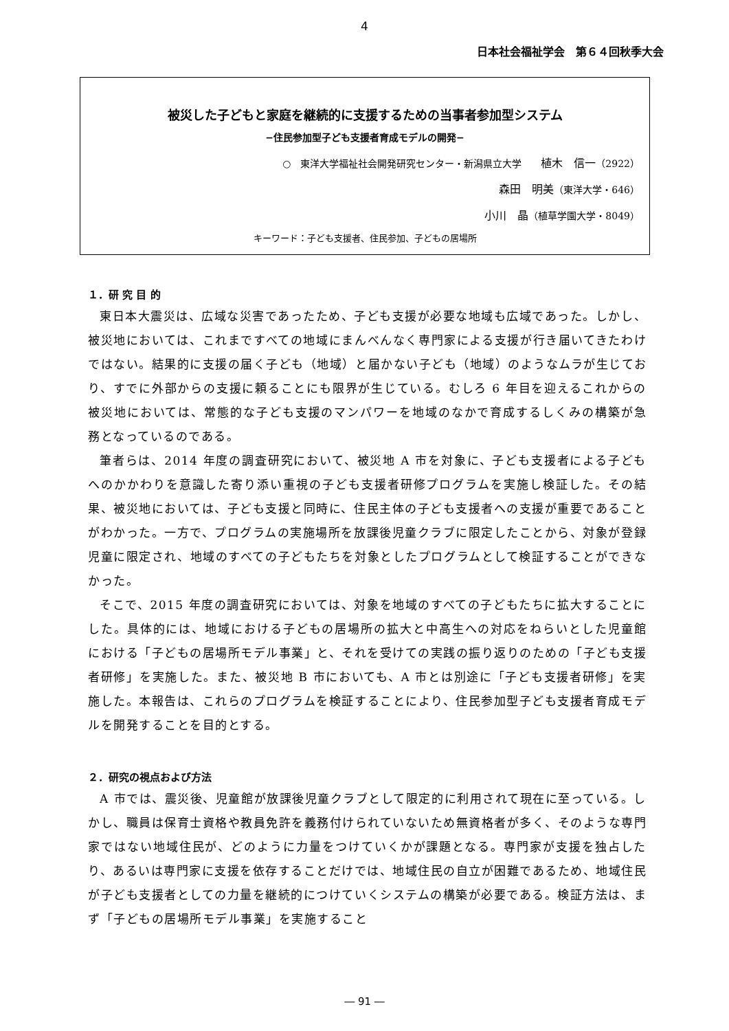4
日本社会福祉学会　第６４回秋季大会
被災した子どもと家庭を継続的に支援するための当事者参加型システム
−住民参加型子ども支援者育成モデルの開発−
○　東洋大学福祉社会開発研究センター・新潟県立大学　　植木　信一（2922）
森田　明美（東洋大学・646）
小川　晶（植草学園大学・8049）
キーワード：子ども支援者、住民参加、子どもの居場所
１．研 究 目 的
東日本大震災は、広域な災害であったため、子ども支援が必要な地域も広域であった。しかし、被災地においては、これまですべての地域にまんべんなく専門家による支援が行き届いてきたわけではない。結果的に支援の届く子ども（地域）と届かない子ども（地域）のようなムラが生じており、すでに外部からの支援に頼ることにも限界が生じている。むしろ 6 年目を迎えるこれからの被災地においては、常態的な子ども支援のマンパワーを地域のなかで育成するしくみの構築が急務となっているのである。
筆者らは、2014 年度の調査研究において、被災地 A 市を対象に、子ども支援者による子どもへのかかわりを意識した寄り添い重視の子ども支援者研修プログラムを実施し検証した。その結果、被災地においては、子ども支援と同時に、住民主体の子ども支援者への支援が重要であることがわかった。一方で、プログラムの実施場所を放課後児童クラブに限定したことから、対象が登録児童に限定され、地域のすべての子どもたちを対象としたプログラムとして検証することができなかった。
そこで、2015 年度の調査研究においては、対象を地域のすべての子どもたちに拡大することにした。具体的には、地域における子どもの居場所の拡大と中高生への対応をねらいとした児童館における「子どもの居場所モデル事業」と、それを受けての実践の振り返りのための「子ども支援者研修」を実施した。また、被災地 B 市においても、A 市とは別途に「子ども支援者研修」を実施した。本報告は、これらのプログラムを検証することにより、住民参加型子ども支援者育成モデルを開発することを目的とする。
２．研究の視点および方法
A 市では、震災後、児童館が放課後児童クラブとして限定的に利用されて現在に至っている。しかし、職員は保育士資格や教員免許を義務付けられていないため無資格者が多く、そのような専門家ではない地域住民が、どのように力量をつけていくかが課題となる。専門家が支援を独占したり、あるいは専門家に支援を依存することだけでは、地域住民の自立が困難であるため、地域住民が子ども支援者としての力量を継続的につけていくシステムの構築が必要である。検証方法は、まず「子どもの居場所モデル事業」を実施すること
― 91 ―